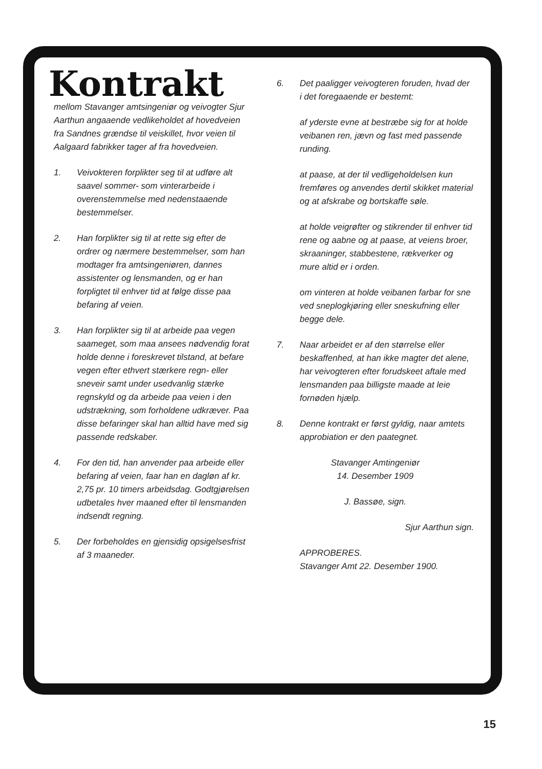Kontrakt
mellom Stavanger amtsingeniør og veivogter Sjur Aarthun angaaende vedlikeholdet af hovedveien fra Sandnes grændse til veiskillet, hvor veien til Aalgaard fabrikker tager af fra hovedveien.
1. Veivokteren forplikter seg til at udføre alt saavel sommer- som vinterarbeide i overenstemmelse med nedenstaaende bestemmelser.
2. Han forplikter sig til at rette sig efter de ordrer og nærmere bestemmelser, som han modtager fra amtsingeniøren, dannes assistenter og lensmanden, og er han forpligtet til enhver tid at følge disse paa befaring af veien.
3. Han forplikter sig til at arbeide paa vegen saameget, som maa ansees nødvendig forat holde denne i foreskrevet tilstand, at befare vegen efter ethvert stærkere regn- eller sneveir samt under usedvanlig stærke regnskyld og da arbeide paa veien i den udstrækning, som forholdene udkræver. Paa disse befaringer skal han alltid have med sig passende redskaber.
4. For den tid, han anvender paa arbeide eller befaring af veien, faar han en dagløn af kr. 2,75 pr. 10 timers arbeidsdag. Godtgjørelsen udbetales hver maaned efter til lensmanden indsendt regning.
5. Der forbeholdes en gjensidig opsigelsesfrist af 3 maaneder.
6. Det paaligger veivogteren foruden, hvad der i det foregaaende er bestemt:
af yderste evne at bestræbe sig for at holde veibanen ren, jævn og fast med passende runding.
at paase, at der til vedligeholdelsen kun fremføres og anvendes dertil skikket material og at afskrabe og bortskaffe søle.
at holde veigrøfter og stikrender til enhver tid rene og aabne og at paase, at veiens broer, skraaninger, stabbestene, rækverker og mure altid er i orden.
om vinteren at holde veibanen farbar for sne ved sneplogkjøring eller sneskufning eller begge dele.
7. Naar arbeidet er af den størrelse eller beskaffenhed, at han ikke magter det alene, har veivogteren efter forudskeet aftale med lensmanden paa billigste maade at leie fornøden hjælp.
8. Denne kontrakt er først gyldig, naar amtets approbiation er den paategnet.
Stavanger Amtingeniør
14. Desember 1909
J. Bassøe, sign.
Sjur Aarthun sign.
APPROBERES.
Stavanger Amt 22. Desember 1900.
15